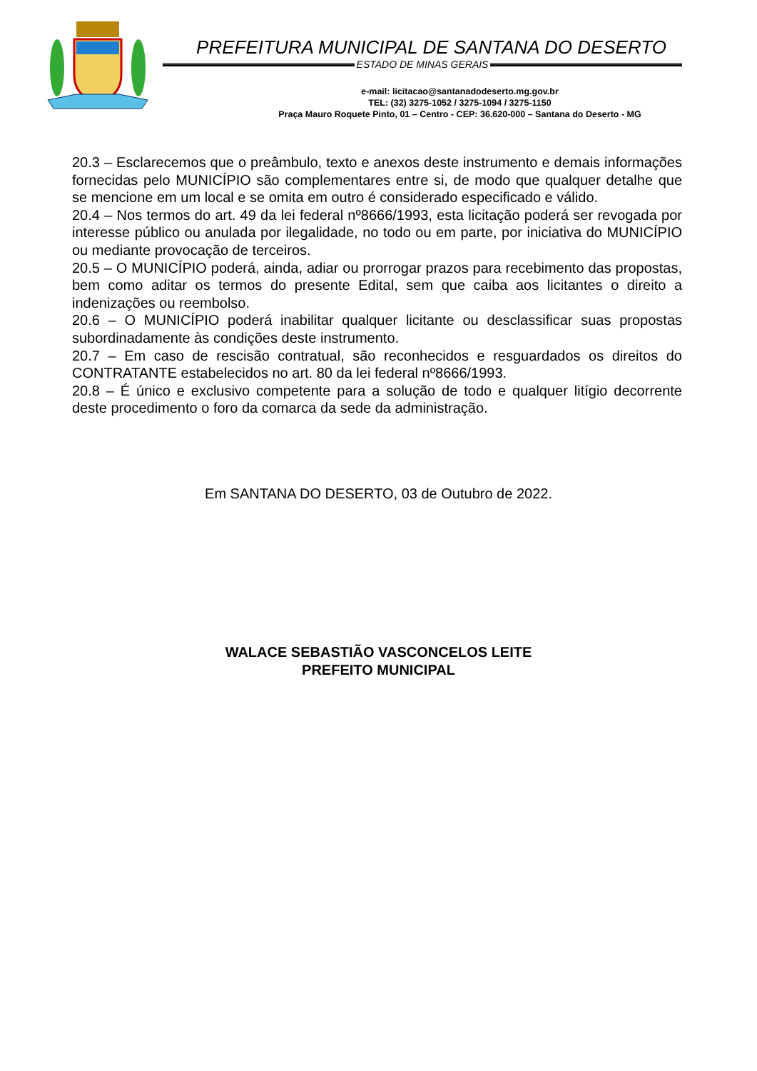PREFEITURA MUNICIPAL DE SANTANA DO DESERTO
ESTADO DE MINAS GERAIS
e-mail: licitacao@santanadodeserto.mg.gov.br
TEL: (32) 3275-1052 / 3275-1094 / 3275-1150
Praça Mauro Roquete Pinto, 01 – Centro - CEP: 36.620-000 – Santana do Deserto - MG
20.3 – Esclarecemos que o preâmbulo, texto e anexos deste instrumento e demais informações fornecidas pelo MUNICÍPIO são complementares entre si, de modo que qualquer detalhe que se mencione em um local e se omita em outro é considerado especificado e válido.
20.4 – Nos termos do art. 49 da lei federal nº8666/1993, esta licitação poderá ser revogada por interesse público ou anulada por ilegalidade, no todo ou em parte, por iniciativa do MUNICÍPIO ou mediante provocação de terceiros.
20.5 – O MUNICÍPIO poderá, ainda, adiar ou prorrogar prazos para recebimento das propostas, bem como aditar os termos do presente Edital, sem que caiba aos licitantes o direito a indenizações ou reembolso.
20.6 – O MUNICÍPIO poderá inabilitar qualquer licitante ou desclassificar suas propostas subordinadamente às condições deste instrumento.
20.7 – Em caso de rescisão contratual, são reconhecidos e resguardados os direitos do CONTRATANTE estabelecidos no art. 80 da lei federal nº8666/1993.
20.8 – É único e exclusivo competente para a solução de todo e qualquer litígio decorrente deste procedimento o foro da comarca da sede da administração.
Em SANTANA DO DESERTO, 03 de Outubro de 2022.
WALACE SEBASTIÃO VASCONCELOS LEITE
PREFEITO MUNICIPAL